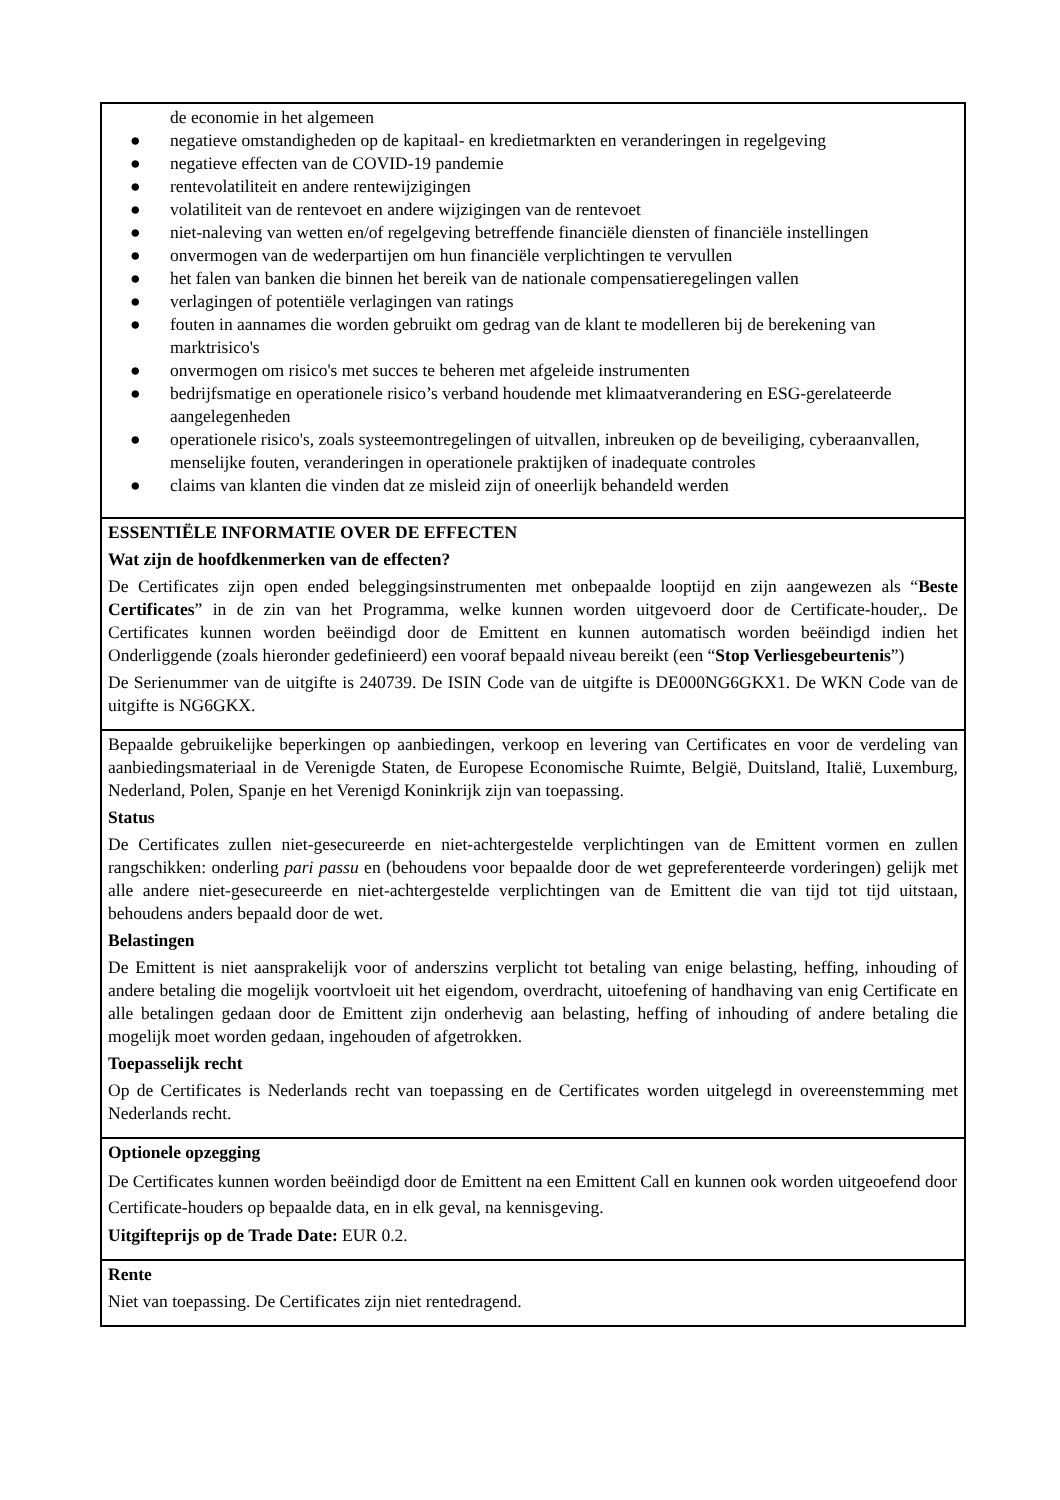| de economie in het algemeen ● negatieve omstandigheden op de kapitaal- en kredietmarkten en veranderingen in regelgeving ● negatieve effecten van de COVID-19 pandemie ● rentevolatiliteit en andere rentewijzigingen ● volatiliteit van de rentevoet en andere wijzigingen van de rentevoet ● niet-naleving van wetten en/of regelgeving betreffende financiële diensten of financiële instellingen ● onvermogen van de wederpartijen om hun financiële verplichtingen te vervullen ● het falen van banken die binnen het bereik van de nationale compensatieregelingen vallen ● verlagingen of potentiële verlagingen van ratings ● fouten in aannames die worden gebruikt om gedrag van de klant te modelleren bij de berekening van marktrisico's ● onvermogen om risico's met succes te beheren met afgeleide instrumenten ● bedrijfsmatige en operationele risico’s verband houdende met klimaatverandering en ESG-gerelateerde aangelegenheden ● operationele risico's, zoals systeemontregelingen of uitvallen, inbreuken op de beveiliging, cyberaanvallen, menselijke fouten, veranderingen in operationele praktijken of inadequate controles ● claims van klanten die vinden dat ze misleid zijn of oneerlijk behandeld werden |
| ESSENTIËLE INFORMATIE OVER DE EFFECTEN Wat zijn de hoofdkenmerken van de effecten? De Certificates zijn open ended beleggingsinstrumenten met onbepaalde looptijd en zijn aangewezen als “ Beste Certificates ” in de zin van het Programma, welke kunnen worden uitgevoerd door de Certificate-houder,. De Certificates kunnen worden beëindigd door de Emittent en kunnen automatisch worden beëindigd indien het Onderliggende (zoals hieronder gedefinieerd) een vooraf bepaald niveau bereikt (een “ Stop Verliesgebeurtenis ”) De Serienummer van de uitgifte is 240739. De ISIN Code van de uitgifte is DE000NG6GKX1. De WKN Code van de uitgifte is NG6GKX. |
| Bepaalde gebruikelijke beperkingen op aanbiedingen, verkoop en levering van Certificates en voor de verdeling van aanbiedingsmateriaal in de Verenigde Staten, de Europese Economische Ruimte, België, Duitsland, Italië, Luxemburg, Nederland, Polen, Spanje en het Verenigd Koninkrijk zijn van toepassing. Status De Certificates zullen niet-gesecureerde en niet-achtergestelde verplichtingen van de Emittent vormen en zullen rangschikken: onderling pari passu en (behoudens voor bepaalde door de wet gepreferenteerde vorderingen) gelijk met alle andere niet-gesecureerde en niet-achtergestelde verplichtingen van de Emittent die van tijd tot tijd uitstaan, behoudens anders bepaald door de wet. Belastingen De Emittent is niet aansprakelijk voor of anderszins verplicht tot betaling van enige belasting, heffing, inhouding of andere betaling die mogelijk voortvloeit uit het eigendom, overdracht, uitoefening of handhaving van enig Certificate en alle betalingen gedaan door de Emittent zijn onderhevig aan belasting, heffing of inhouding of andere betaling die mogelijk moet worden gedaan, ingehouden of afgetrokken. Toepasselijk recht Op de Certificates is Nederlands recht van toepassing en de Certificates worden uitgelegd in overeenstemming met Nederlands recht. |
| Optionele opzegging De Certificates kunnen worden beëindigd door de Emittent na een Emittent Call en kunnen ook worden uitgeoefend door Certificate-houders op bepaalde data, en in elk geval, na kennisgeving. Uitgifteprijs op de Trade Date: EUR 0.2. |
| Rente Niet van toepassing. De Certificates zijn niet rentedragend. |